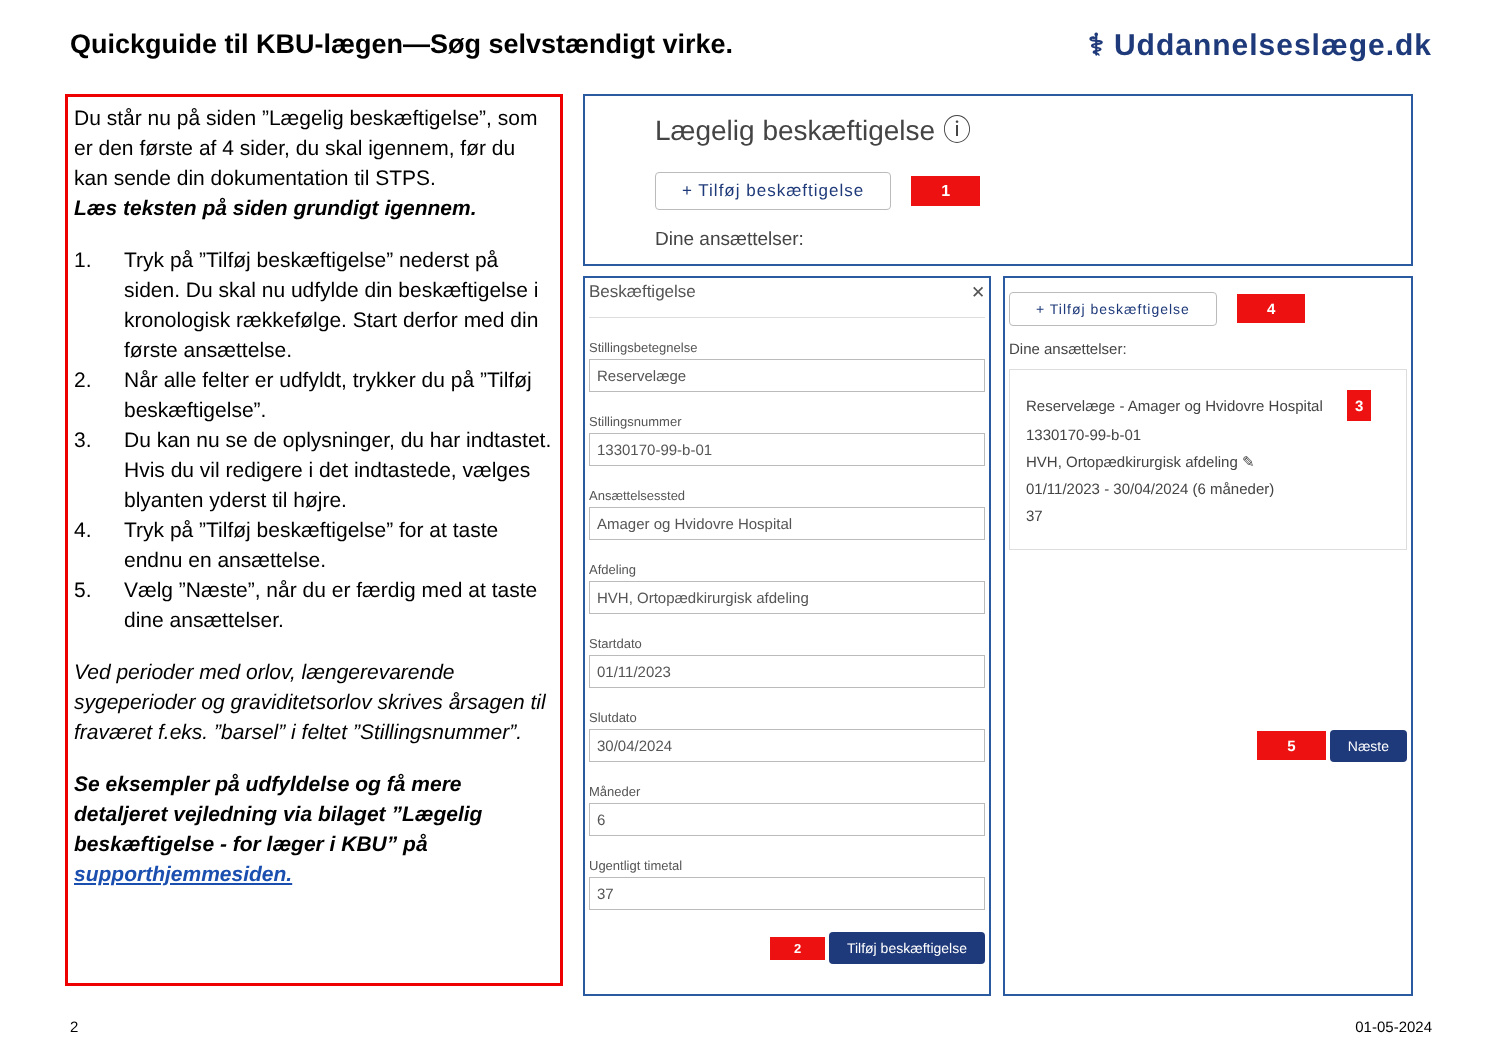Quickguide til KBU-lægen—Søg selvstændigt virke.
⚕ Uddannelseslæge.dk
Du står nu på siden ”Lægelig beskæftigelse”, som er den første af 4 sider, du skal igennem, før du kan sende din dokumentation til STPS.
Læs teksten på siden grundigt igennem.
1. Tryk på ”Tilføj beskæftigelse” nederst på siden. Du skal nu udfylde din beskæftigelse i kronologisk rækkefølge. Start derfor med din første ansættelse.
2. Når alle felter er udfyldt, trykker du på ”Tilføj beskæftigelse”.
3. Du kan nu se de oplysninger, du har indtastet. Hvis du vil redigere i det indtastede, vælges blyanten yderst til højre.
4. Tryk på ”Tilføj beskæftigelse” for at taste endnu en ansættelse.
5. Vælg ”Næste”, når du er færdig med at taste dine ansættelser.
Ved perioder med orlov, længerevarende sygeperioder og graviditetsorlov skrives årsagen til fraværet f.eks. ”barsel” i feltet ”Stillingsnummer”.
Se eksempler på udfyldelse og få mere detaljeret vejledning via bilaget ”Lægelig beskæftigelse - for læger i KBU” på supporthjemmesiden.
Lægelig beskæftigelse ⓘ
+ Tilføj beskæftigelse 1
Dine ansættelser:
Beskæftigelse ✕
StillingsbetegnelseStillingsnummerAnsættelsesstedAfdelingStartdatoSlutdatoMånederUgentligt timetal
2 Tilføj beskæftigelse
+ Tilføj beskæftigelse 4
Dine ansættelser:
Reservelæge - Amager og Hvidovre Hospital 3
1330170-99-b-01
HVH, Ortopædkirurgisk afdeling ✎
01/11/2023 - 30/04/2024 (6 måneder)
37
5 Næste
2 01-05-2024